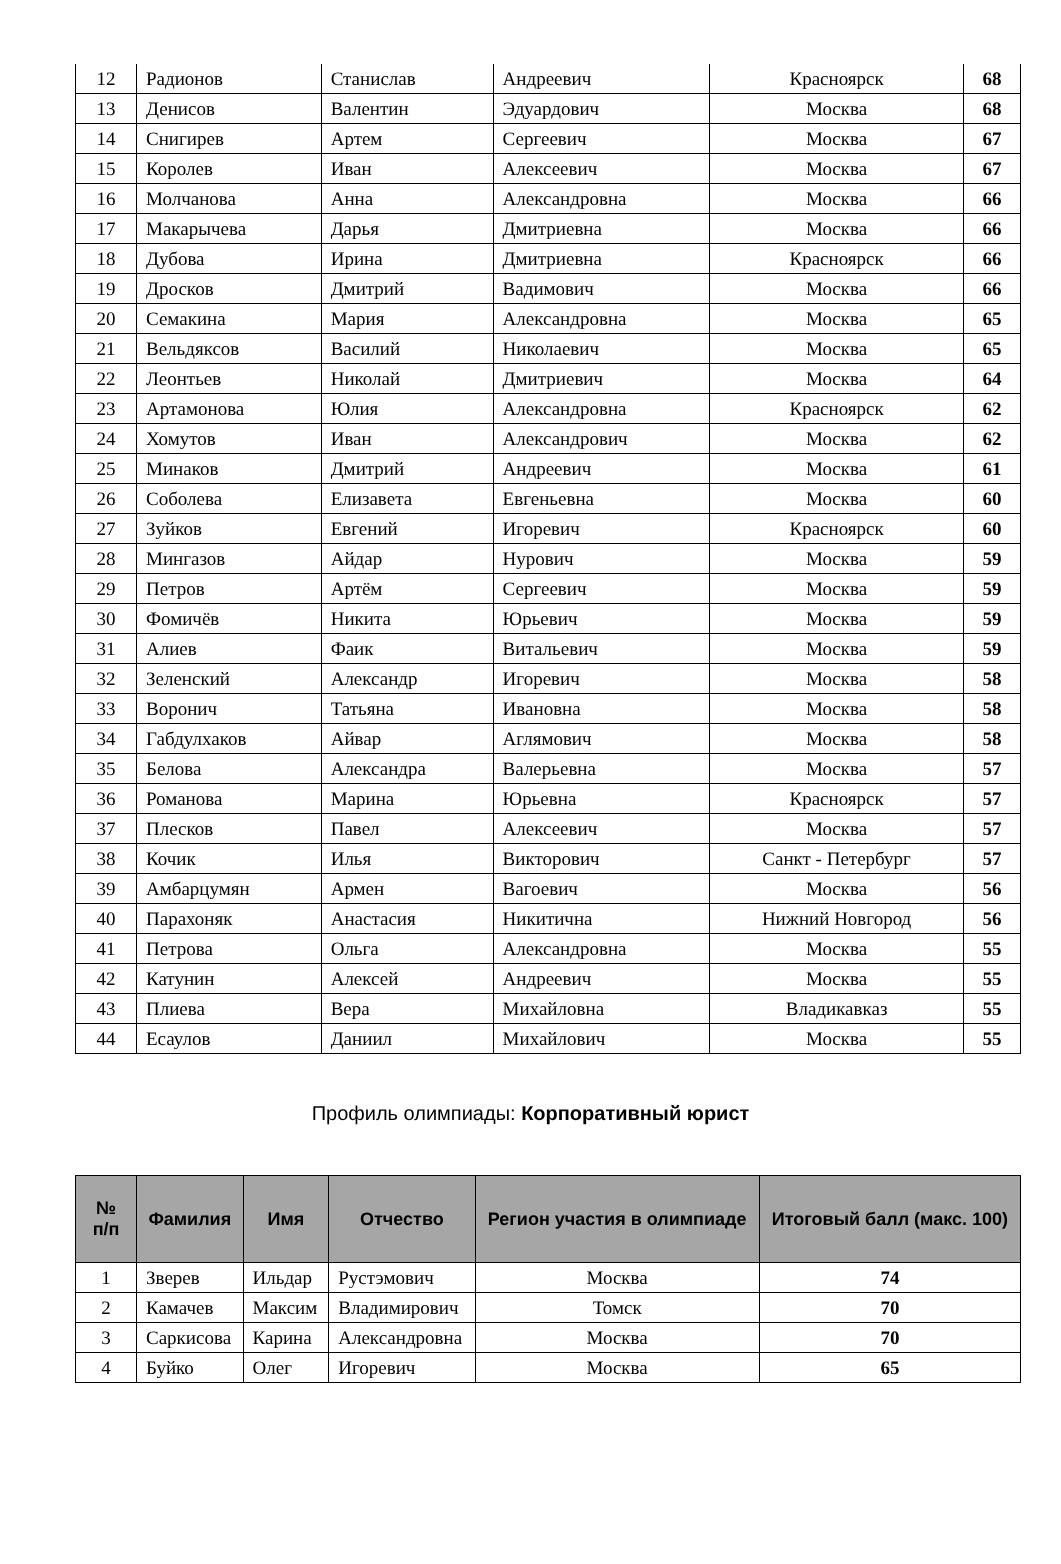| 12 | Радионов | Станислав | Андреевич | Красноярск | 68 |
| 13 | Денисов | Валентин | Эдуардович | Москва | 68 |
| 14 | Снигирев | Артем | Сергеевич | Москва | 67 |
| 15 | Королев | Иван | Алексеевич | Москва | 67 |
| 16 | Молчанова | Анна | Александровна | Москва | 66 |
| 17 | Макарычева | Дарья | Дмитриевна | Москва | 66 |
| 18 | Дубова | Ирина | Дмитриевна | Красноярск | 66 |
| 19 | Дросков | Дмитрий | Вадимович | Москва | 66 |
| 20 | Семакина | Мария | Александровна | Москва | 65 |
| 21 | Вельдяксов | Василий | Николаевич | Москва | 65 |
| 22 | Леонтьев | Николай | Дмитриевич | Москва | 64 |
| 23 | Артамонова | Юлия | Александровна | Красноярск | 62 |
| 24 | Хомутов | Иван | Александрович | Москва | 62 |
| 25 | Минаков | Дмитрий | Андреевич | Москва | 61 |
| 26 | Соболева | Елизавета | Евгеньевна | Москва | 60 |
| 27 | Зуйков | Евгений | Игоревич | Красноярск | 60 |
| 28 | Мингазов | Айдар | Нурович | Москва | 59 |
| 29 | Петров | Артём | Сергеевич | Москва | 59 |
| 30 | Фомичёв | Никита | Юрьевич | Москва | 59 |
| 31 | Алиев | Фаик | Витальевич | Москва | 59 |
| 32 | Зеленский | Александр | Игоревич | Москва | 58 |
| 33 | Воронич | Татьяна | Ивановна | Москва | 58 |
| 34 | Габдулхаков | Айвар | Аглямович | Москва | 58 |
| 35 | Белова | Александра | Валерьевна | Москва | 57 |
| 36 | Романова | Марина | Юрьевна | Красноярск | 57 |
| 37 | Плесков | Павел | Алексеевич | Москва | 57 |
| 38 | Кочик | Илья | Викторович | Санкт - Петербург | 57 |
| 39 | Амбарцумян | Армен | Вагоевич | Москва | 56 |
| 40 | Парахоняк | Анастасия | Никитична | Нижний Новгород | 56 |
| 41 | Петрова | Ольга | Александровна | Москва | 55 |
| 42 | Катунин | Алексей | Андреевич | Москва | 55 |
| 43 | Плиева | Вера | Михайловна | Владикавказ | 55 |
| 44 | Есаулов | Даниил | Михайлович | Москва | 55 |
Профиль олимпиады: Корпоративный юрист
| № п/п | Фамилия | Имя | Отчество | Регион участия в олимпиаде | Итоговый балл (макс. 100) |
| --- | --- | --- | --- | --- | --- |
| 1 | Зверев | Ильдар | Рустэмович | Москва | 74 |
| 2 | Камачев | Максим | Владимирович | Томск | 70 |
| 3 | Саркисова | Карина | Александровна | Москва | 70 |
| 4 | Буйко | Олег | Игоревич | Москва | 65 |